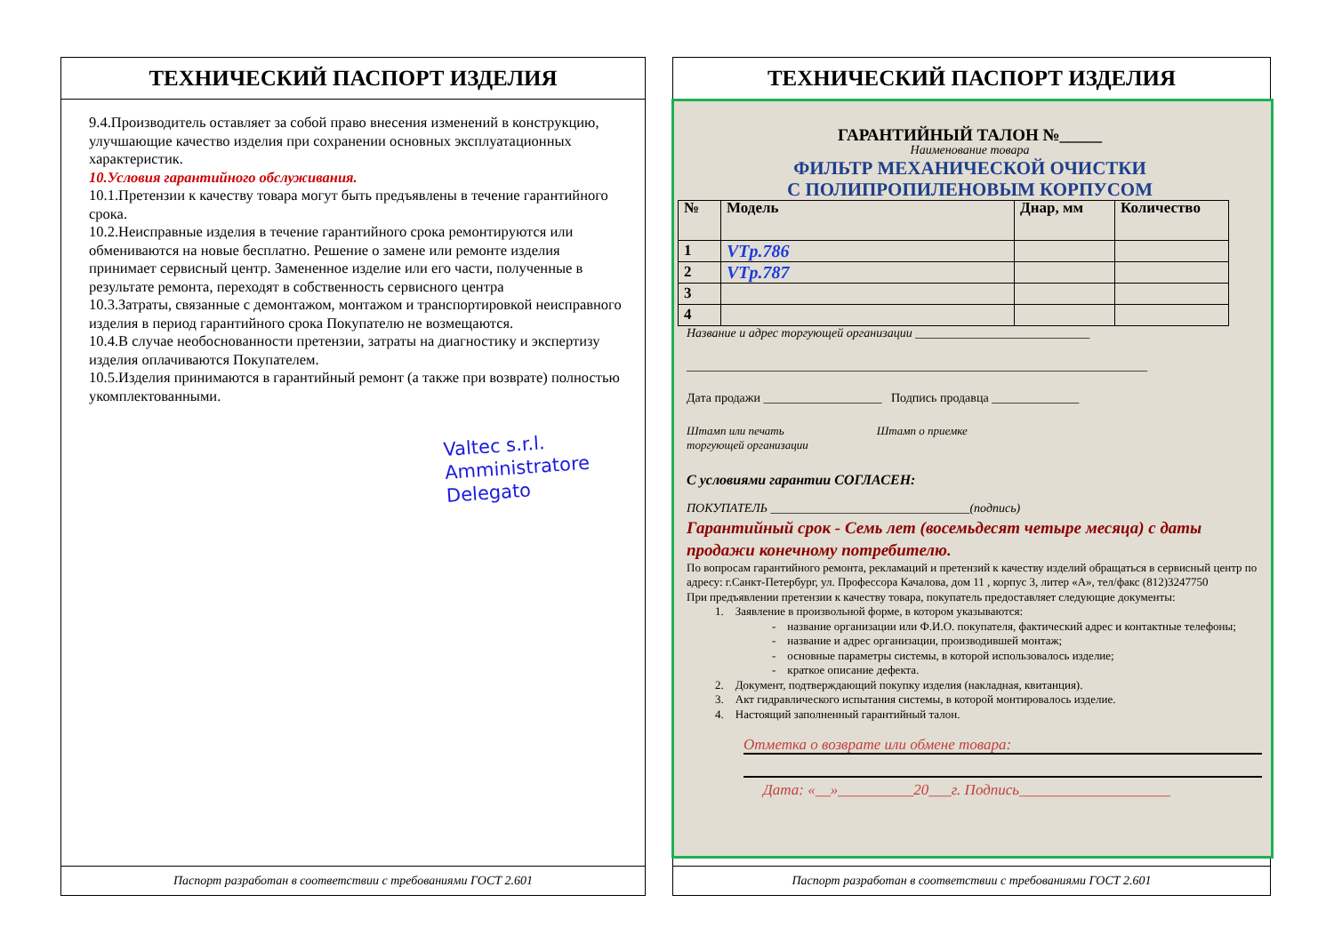ТЕХНИЧЕСКИЙ ПАСПОРТ ИЗДЕЛИЯ
9.4.Производитель оставляет за собой право внесения изменений в конструкцию, улучшающие качество изделия при сохранении основных эксплуатационных характеристик.
10.Условия гарантийного обслуживания.
10.1.Претензии к качеству товара могут быть предъявлены в течение гарантийного срока.
10.2.Неисправные изделия в течение гарантийного срока ремонтируются или обмениваются на новые бесплатно. Решение о замене или ремонте изделия принимает сервисный центр. Замененное изделие или его части, полученные в результате ремонта, переходят в собственность сервисного центра
10.3.Затраты, связанные с демонтажом, монтажом и транспортировкой неисправного изделия в период гарантийного срока Покупателю не возмещаются.
10.4.В случае необоснованности претензии, затраты на диагностику и экспертизу изделия оплачиваются Покупателем.
10.5.Изделия принимаются в гарантийный ремонт (а также при возврате) полностью укомплектованными.
Valtec s.r.l.
Amministratore
Delegato
Паспорт разработан в соответствии с требованиями ГОСТ 2.601
ТЕХНИЧЕСКИЙ ПАСПОРТ ИЗДЕЛИЯ
ГАРАНТИЙНЫЙ ТАЛОН №_____
Наименование товара
ФИЛЬТР МЕХАНИЧЕСКОЙ ОЧИСТКИ
С ПОЛИПРОПИЛЕНОВЫМ КОРПУСОМ
| № | Модель | Днар, мм | Количество |
| 1 | VTp.786 | | |
| 2 | VTp.787 | | |
| 3 | | | |
| 4 | | | |
Название и адрес торгующей организации ____________________________
__________________________________________________________________________
Дата продажи ___________________ Подпись продавца ______________
Штамп или печать Штамп о приемке
торгующей организации
С условиями гарантии СОГЛАСЕН:
ПОКУПАТЕЛЬ ________________________________(подпись)
Гарантийный срок - Семь лет (восемьдесят четыре месяца) с даты продажи конечному потребителю.
По вопросам гарантийного ремонта, рекламаций и претензий к качеству изделий обращаться в сервисный центр по адресу: г.Санкт-Петербург, ул. Профессора Качалова, дом 11 , корпус 3, литер «А», тел/факс (812)3247750
При предъявлении претензии к качеству товара, покупатель предоставляет следующие документы:
1. Заявление в произвольной форме, в котором указываются:
- название организации или Ф.И.О. покупателя, фактический адрес и контактные телефоны;
- название и адрес организации, производившей монтаж;
- основные параметры системы, в которой использовалось изделие;
- краткое описание дефекта.
2. Документ, подтверждающий покупку изделия (накладная, квитанция).
3. Акт гидравлического испытания системы, в которой монтировалось изделие.
4. Настоящий заполненный гарантийный талон.
Отметка о возврате или обмене товара:
Дата: «__»__________20___г. Подпись____________________
Паспорт разработан в соответствии с требованиями ГОСТ 2.601